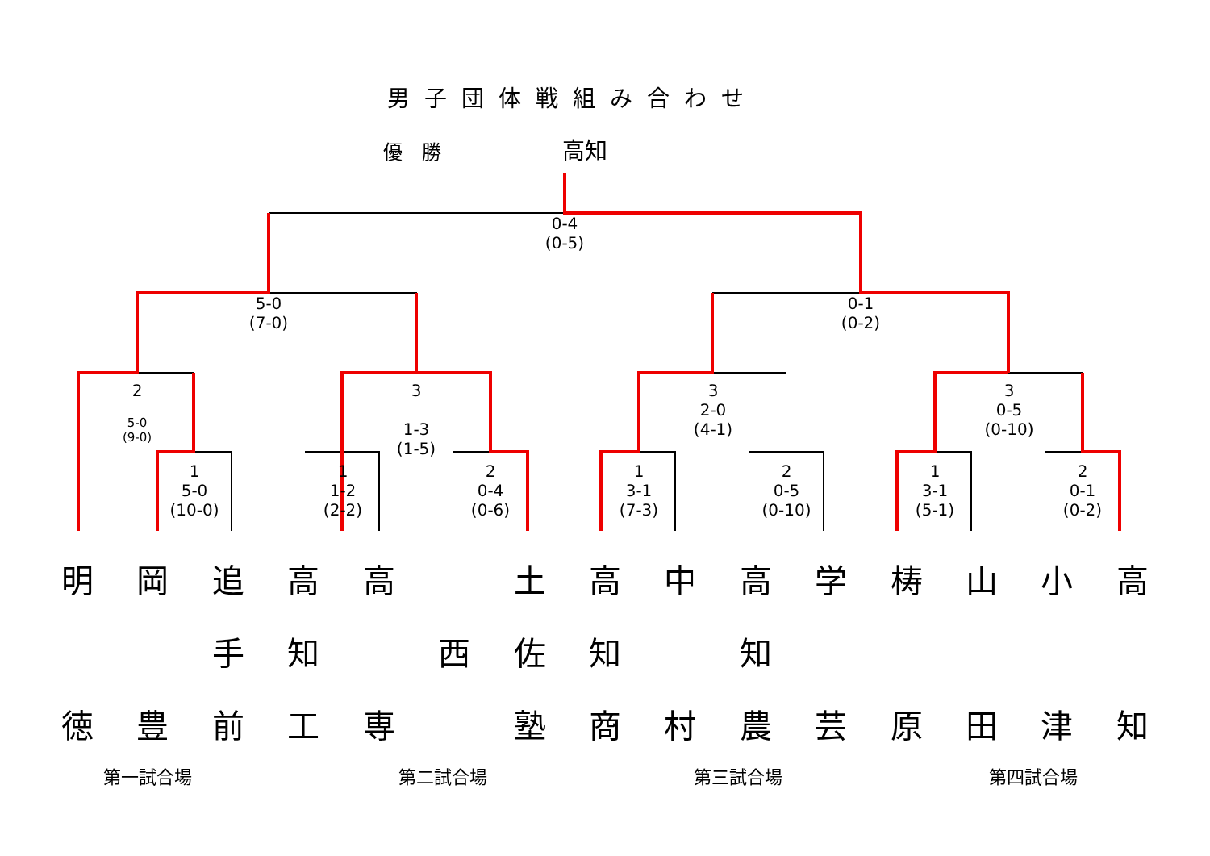男子団体戦組み合わせ
優　勝 高知
0-4
(0-5)
5-0
(7-0)
0-1
(0-2)
2
5-0
(9-0)
3
1-3
(1-5)
3
2-0
(4-1)
3
0-5
(0-10)
1
5-0
(10-0)
1
1-2
(2-2)
2
0-4
(0-6)
1
3-1
(7-3)
2
0-5
(0-10)
1
3-1
(5-1)
2
0-1
(0-2)
明
徳
岡
豊
追
手
前
高
知
工
高
専
西
土
佐
塾
高
知
商
中
村
高
知
農
学
芸
梼
原
山
田
小
津
高
知
第一試合場 第二試合場 第三試合場 第四試合場